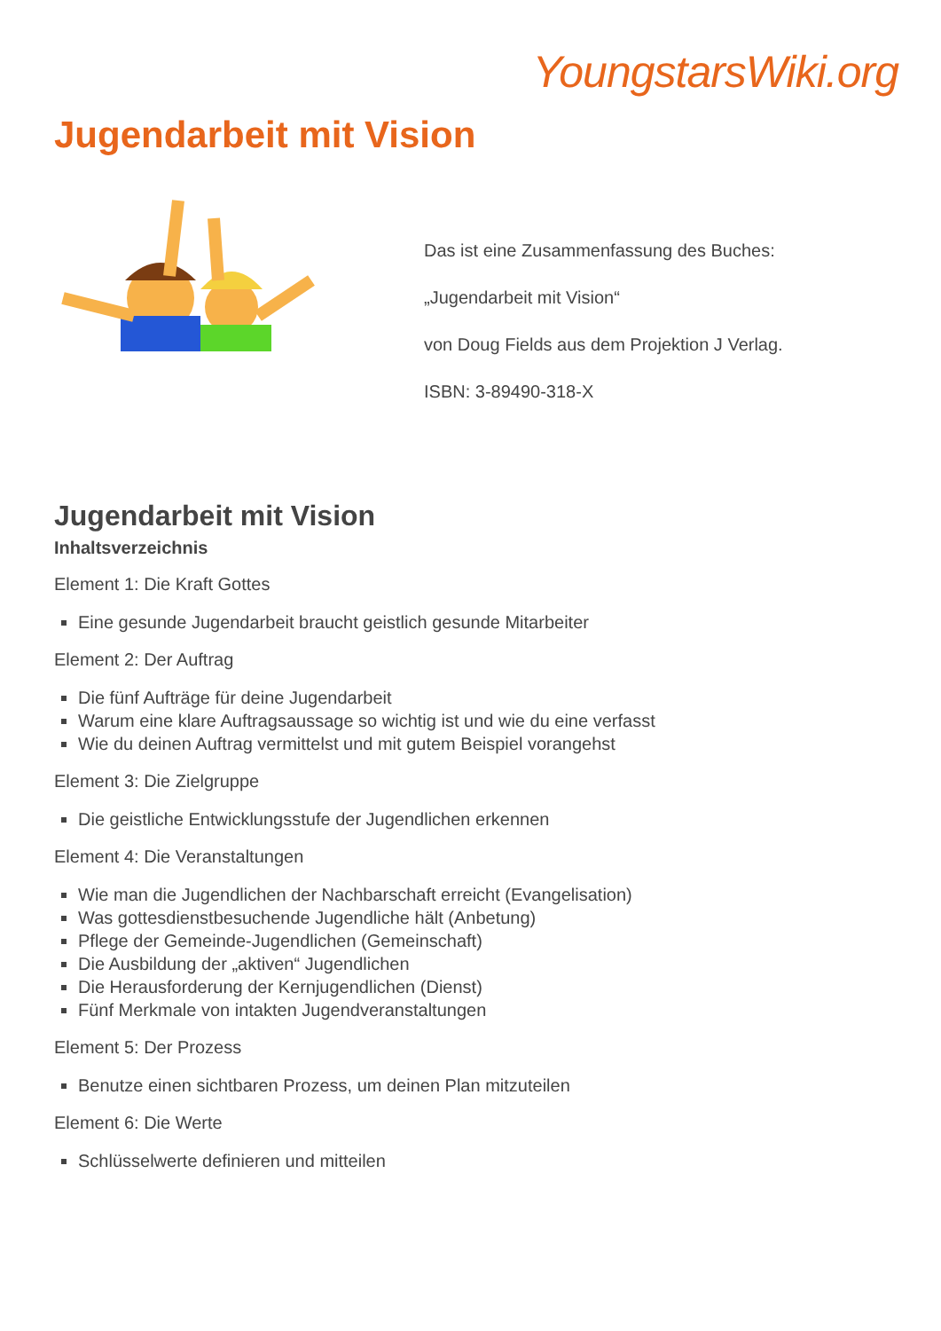YoungstarsWiki.org
Jugendarbeit mit Vision
Das ist eine Zusammenfassung des Buches:
„Jugendarbeit mit Vision“
von Doug Fields aus dem Projektion J Verlag.
ISBN: 3-89490-318-X
Jugendarbeit mit Vision
Inhaltsverzeichnis
Element 1: Die Kraft Gottes
Eine gesunde Jugendarbeit braucht geistlich gesunde Mitarbeiter
Element 2: Der Auftrag
Die fünf Aufträge für deine Jugendarbeit
Warum eine klare Auftragsaussage so wichtig ist und wie du eine verfasst
Wie du deinen Auftrag vermittelst und mit gutem Beispiel vorangehst
Element 3: Die Zielgruppe
Die geistliche Entwicklungsstufe der Jugendlichen erkennen
Element 4: Die Veranstaltungen
Wie man die Jugendlichen der Nachbarschaft erreicht (Evangelisation)
Was gottesdienstbesuchende Jugendliche hält (Anbetung)
Pflege der Gemeinde-Jugendlichen (Gemeinschaft)
Die Ausbildung der „aktiven“ Jugendlichen
Die Herausforderung der Kernjugendlichen (Dienst)
Fünf Merkmale von intakten Jugendveranstaltungen
Element 5: Der Prozess
Benutze einen sichtbaren Prozess, um deinen Plan mitzuteilen
Element 6: Die Werte
Schlüsselwerte definieren und mitteilen